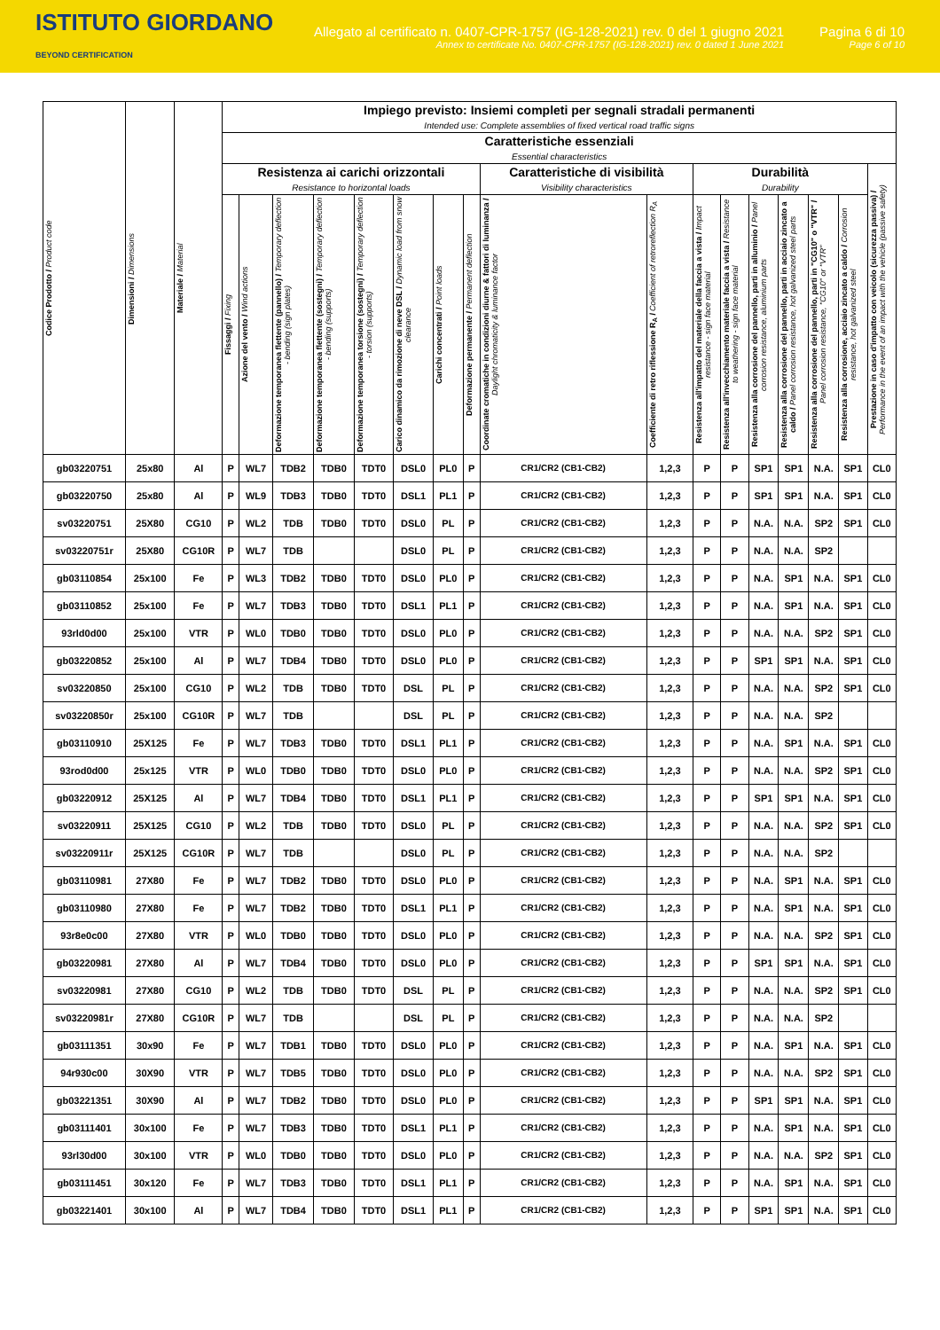ISTITUTO GIORDANO
BEYOND CERTIFICATION
Allegato al certificato n. 0407-CPR-1757 (IG-128-2021) rev. 0 del 1 giugno 2021
Annex to certificate No. 0407-CPR-1757 (IG-128-2021) rev. 0 dated 1 June 2021
Pagina 6 di 10
Page 6 of 10
| Codice Prodotto / Product code | Dimensioni / Dimensions | Materiale / Material | Impiego previsto: Insiemi completi per segnali stradali permanenti Intended use: Complete assemblies of fixed vertical road traffic signs | | | | | | | | | | | | | | | | |
| --- | --- | --- | --- | --- | --- | --- | --- | --- | --- | --- | --- | --- | --- | --- | --- | --- | --- | --- | --- |
| | | | Caratteristiche essenziali Essential characteristics | | | | | | | | | | | | | | | | |
| | | | Resistenza ai carichi orizzontali Resistance to horizontal loads | | | | | | | | Caratteristiche di visibilità Visibility characteristics | | Durabilità Durability | | | | | | Prestazione in caso d'impatto con veicolo (sicurezza passiva) / Performance in the event of an impact with the vehicle (passive safety) |
| | | | Fissaggi / Fixing | Azione del vento / Wind actions | Deformazione temporanea flettente (pannello) / Temporary deflection - bending (sign plates) | Deformazione temporanea flettente (sostegni) / Temporary deflection - bending (supports) | Deformazione temporanea torsione (sostegni) / Temporary deflection - torsion (supports) | Carico dinamico da rimozione di neve DSL / Dynamic load from snow clearance | Carichi concentrati / Point loads | Deformazione permanente / Permanent deflection | Coordinate cromatiche in condizioni diurne & fattori di luminanza / Daylight chromaticity & luminance factor | Coefficiente di retro riflessione R<sub>A</sub> / Coefficient of retroreflection R<sub>A</sub> | Resistenza all'impatto del materiale della faccia a vista / Impact resistance - sign face material | Resistenza all'invecchiamento materiale faccia a vista / Resistance to weathering - sign face material | Resistenza alla corrosione del pannello, parti in alluminio / Panel corrosion resistance, aluminium parts | Resistenza alla corrosione del pannello, parti in acciaio zincato a caldo / Panel corrosion resistance, hot galvanized steel parts | Resistenza alla corrosione del pannello, parti in "CG10" o "VTR" / Panel corrosion resistance, "CG10" or "VTR" | Resistenza alla corrosione, acciaio zincato a caldo / Corrosion resistance, hot galvanized steel | |
| gb03220751 | 25x80 | Al | P | WL7 | TDB2 | TDB0 | TDT0 | DSL0 | PL0 | P | CR1/CR2 (CB1-CB2) | 1,2,3 | P | P | SP1 | SP1 | N.A. | SP1 | CL0 |
| gb03220750 | 25x80 | Al | P | WL9 | TDB3 | TDB0 | TDT0 | DSL1 | PL1 | P | CR1/CR2 (CB1-CB2) | 1,2,3 | P | P | SP1 | SP1 | N.A. | SP1 | CL0 |
| sv03220751 | 25X80 | CG10 | P | WL2 | TDB | TDB0 | TDT0 | DSL0 | PL | P | CR1/CR2 (CB1-CB2) | 1,2,3 | P | P | N.A. | N.A. | SP2 | SP1 | CL0 |
| sv03220751r | 25X80 | CG10R | P | WL7 | TDB | | | DSL0 | PL | P | CR1/CR2 (CB1-CB2) | 1,2,3 | P | P | N.A. | N.A. | SP2 | | |
| gb03110854 | 25x100 | Fe | P | WL3 | TDB2 | TDB0 | TDT0 | DSL0 | PL0 | P | CR1/CR2 (CB1-CB2) | 1,2,3 | P | P | N.A. | SP1 | N.A. | SP1 | CL0 |
| gb03110852 | 25x100 | Fe | P | WL7 | TDB3 | TDB0 | TDT0 | DSL1 | PL1 | P | CR1/CR2 (CB1-CB2) | 1,2,3 | P | P | N.A. | SP1 | N.A. | SP1 | CL0 |
| 93rld0d00 | 25x100 | VTR | P | WL0 | TDB0 | TDB0 | TDT0 | DSL0 | PL0 | P | CR1/CR2 (CB1-CB2) | 1,2,3 | P | P | N.A. | N.A. | SP2 | SP1 | CL0 |
| gb03220852 | 25x100 | Al | P | WL7 | TDB4 | TDB0 | TDT0 | DSL0 | PL0 | P | CR1/CR2 (CB1-CB2) | 1,2,3 | P | P | SP1 | SP1 | N.A. | SP1 | CL0 |
| sv03220850 | 25x100 | CG10 | P | WL2 | TDB | TDB0 | TDT0 | DSL | PL | P | CR1/CR2 (CB1-CB2) | 1,2,3 | P | P | N.A. | N.A. | SP2 | SP1 | CL0 |
| sv03220850r | 25x100 | CG10R | P | WL7 | TDB | | | DSL | PL | P | CR1/CR2 (CB1-CB2) | 1,2,3 | P | P | N.A. | N.A. | SP2 | | |
| gb03110910 | 25X125 | Fe | P | WL7 | TDB3 | TDB0 | TDT0 | DSL1 | PL1 | P | CR1/CR2 (CB1-CB2) | 1,2,3 | P | P | N.A. | SP1 | N.A. | SP1 | CL0 |
| 93rod0d00 | 25x125 | VTR | P | WL0 | TDB0 | TDB0 | TDT0 | DSL0 | PL0 | P | CR1/CR2 (CB1-CB2) | 1,2,3 | P | P | N.A. | N.A. | SP2 | SP1 | CL0 |
| gb03220912 | 25X125 | Al | P | WL7 | TDB4 | TDB0 | TDT0 | DSL1 | PL1 | P | CR1/CR2 (CB1-CB2) | 1,2,3 | P | P | SP1 | SP1 | N.A. | SP1 | CL0 |
| sv03220911 | 25X125 | CG10 | P | WL2 | TDB | TDB0 | TDT0 | DSL0 | PL | P | CR1/CR2 (CB1-CB2) | 1,2,3 | P | P | N.A. | N.A. | SP2 | SP1 | CL0 |
| sv03220911r | 25X125 | CG10R | P | WL7 | TDB | | | DSL0 | PL | P | CR1/CR2 (CB1-CB2) | 1,2,3 | P | P | N.A. | N.A. | SP2 | | |
| gb03110981 | 27X80 | Fe | P | WL7 | TDB2 | TDB0 | TDT0 | DSL0 | PL0 | P | CR1/CR2 (CB1-CB2) | 1,2,3 | P | P | N.A. | SP1 | N.A. | SP1 | CL0 |
| gb03110980 | 27X80 | Fe | P | WL7 | TDB2 | TDB0 | TDT0 | DSL1 | PL1 | P | CR1/CR2 (CB1-CB2) | 1,2,3 | P | P | N.A. | SP1 | N.A. | SP1 | CL0 |
| 93r8e0c00 | 27X80 | VTR | P | WL0 | TDB0 | TDB0 | TDT0 | DSL0 | PL0 | P | CR1/CR2 (CB1-CB2) | 1,2,3 | P | P | N.A. | N.A. | SP2 | SP1 | CL0 |
| gb03220981 | 27X80 | Al | P | WL7 | TDB4 | TDB0 | TDT0 | DSL0 | PL0 | P | CR1/CR2 (CB1-CB2) | 1,2,3 | P | P | SP1 | SP1 | N.A. | SP1 | CL0 |
| sv03220981 | 27X80 | CG10 | P | WL2 | TDB | TDB0 | TDT0 | DSL | PL | P | CR1/CR2 (CB1-CB2) | 1,2,3 | P | P | N.A. | N.A. | SP2 | SP1 | CL0 |
| sv03220981r | 27X80 | CG10R | P | WL7 | TDB | | | DSL | PL | P | CR1/CR2 (CB1-CB2) | 1,2,3 | P | P | N.A. | N.A. | SP2 | | |
| gb03111351 | 30x90 | Fe | P | WL7 | TDB1 | TDB0 | TDT0 | DSL0 | PL0 | P | CR1/CR2 (CB1-CB2) | 1,2,3 | P | P | N.A. | SP1 | N.A. | SP1 | CL0 |
| 94r930c00 | 30X90 | VTR | P | WL7 | TDB5 | TDB0 | TDT0 | DSL0 | PL0 | P | CR1/CR2 (CB1-CB2) | 1,2,3 | P | P | N.A. | N.A. | SP2 | SP1 | CL0 |
| gb03221351 | 30X90 | Al | P | WL7 | TDB2 | TDB0 | TDT0 | DSL0 | PL0 | P | CR1/CR2 (CB1-CB2) | 1,2,3 | P | P | SP1 | SP1 | N.A. | SP1 | CL0 |
| gb03111401 | 30x100 | Fe | P | WL7 | TDB3 | TDB0 | TDT0 | DSL1 | PL1 | P | CR1/CR2 (CB1-CB2) | 1,2,3 | P | P | N.A. | SP1 | N.A. | SP1 | CL0 |
| 93rl30d00 | 30x100 | VTR | P | WL0 | TDB0 | TDB0 | TDT0 | DSL0 | PL0 | P | CR1/CR2 (CB1-CB2) | 1,2,3 | P | P | N.A. | N.A. | SP2 | SP1 | CL0 |
| gb03111451 | 30x120 | Fe | P | WL7 | TDB3 | TDB0 | TDT0 | DSL1 | PL1 | P | CR1/CR2 (CB1-CB2) | 1,2,3 | P | P | N.A. | SP1 | N.A. | SP1 | CL0 |
| gb03221401 | 30x100 | Al | P | WL7 | TDB4 | TDB0 | TDT0 | DSL1 | PL1 | P | CR1/CR2 (CB1-CB2) | 1,2,3 | P | P | SP1 | SP1 | N.A. | SP1 | CL0 |